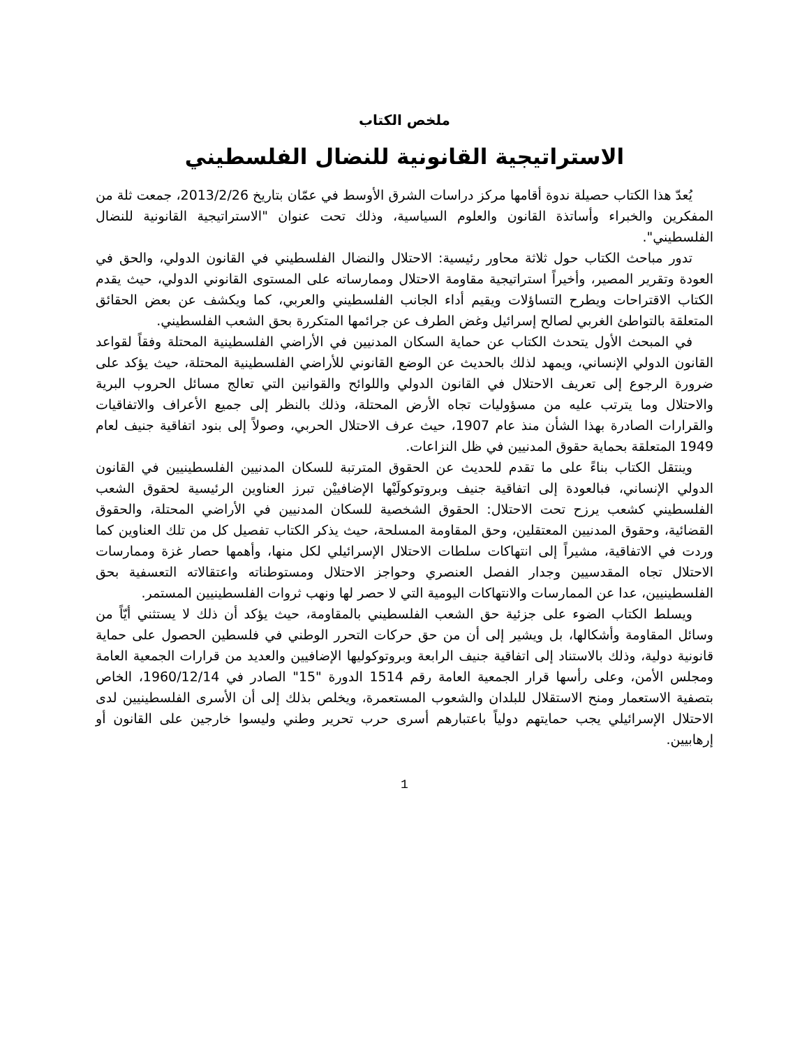ملخص الكتاب
الاستراتيجية القانونية للنضال الفلسطيني
يُعدّ هذا الكتاب حصيلة ندوة أقامها مركز دراسات الشرق الأوسط في عمّان بتاريخ 2013/2/26، جمعت ثلة من المفكرين والخبراء وأساتذة القانون والعلوم السياسية، وذلك تحت عنوان "الاستراتيجية القانونية للنضال الفلسطيني".
تدور مباحث الكتاب حول ثلاثة محاور رئيسية: الاحتلال والنضال الفلسطيني في القانون الدولي، والحق في العودة وتقرير المصير، وأخيراً استراتيجية مقاومة الاحتلال وممارساته على المستوى القانوني الدولي، حيث يقدم الكتاب الاقتراحات ويطرح التساؤلات ويقيم أداء الجانب الفلسطيني والعربي، كما ويكشف عن بعض الحقائق المتعلقة بالتواطئ الغربي لصالح إسرائيل وغض الطرف عن جرائمها المتكررة بحق الشعب الفلسطيني.
في المبحث الأول يتحدث الكتاب عن حماية السكان المدنيين في الأراضي الفلسطينية المحتلة وفقاً لقواعد القانون الدولي الإنساني، ويمهد لذلك بالحديث عن الوضع القانوني للأراضي الفلسطينية المحتلة، حيث يؤكد على ضرورة الرجوع إلى تعريف الاحتلال في القانون الدولي واللوائح والقوانين التي تعالج مسائل الحروب البرية والاحتلال وما يترتب عليه من مسؤوليات تجاه الأرض المحتلة، وذلك بالنظر إلى جميع الأعراف والاتفاقيات والقرارات الصادرة بهذا الشأن منذ عام 1907، حيث عرف الاحتلال الحربي، وصولاً إلى بنود اتفاقية جنيف لعام 1949 المتعلقة بحماية حقوق المدنيين في ظل النزاعات.
وينتقل الكتاب بناءً على ما تقدم للحديث عن الحقوق المترتبة للسكان المدنيين الفلسطينيين في القانون الدولي الإنساني، فبالعودة إلى اتفاقية جنيف وبروتوكولَيْها الإضافييْن تبرز العناوين الرئيسية لحقوق الشعب الفلسطيني كشعب يرزح تحت الاحتلال: الحقوق الشخصية للسكان المدنيين في الأراضي المحتلة، والحقوق القضائية، وحقوق المدنيين المعتقلين، وحق المقاومة المسلحة، حيث يذكر الكتاب تفصيل كل من تلك العناوين كما وردت في الاتفاقية، مشيراً إلى انتهاكات سلطات الاحتلال الإسرائيلي لكل منها، وأهمها حصار غزة وممارسات الاحتلال تجاه المقدسيين وجدار الفصل العنصري وحواجز الاحتلال ومستوطناته واعتقالاته التعسفية بحق الفلسطينيين، عدا عن الممارسات والانتهاكات اليومية التي لا حصر لها ونهب ثروات الفلسطينيين المستمر.
ويسلط الكتاب الضوء على جزئية حق الشعب الفلسطيني بالمقاومة، حيث يؤكد أن ذلك لا يستثني أيّاً من وسائل المقاومة وأشكالها، بل ويشير إلى أن من حق حركات التحرر الوطني في فلسطين الحصول على حماية قانونية دولية، وذلك بالاستناد إلى اتفاقية جنيف الرابعة وبروتوكوليها الإضافيين والعديد من قرارات الجمعية العامة ومجلس الأمن، وعلى رأسها قرار الجمعية العامة رقم 1514 الدورة "15" الصادر في 1960/12/14، الخاص بتصفية الاستعمار ومنح الاستقلال للبلدان والشعوب المستعمرة، ويخلص بذلك إلى أن الأسرى الفلسطينيين لدى الاحتلال الإسرائيلي يجب حمايتهم دولياً باعتبارهم أسرى حرب تحرير وطني وليسوا خارجين على القانون أو إرهابيين.
1